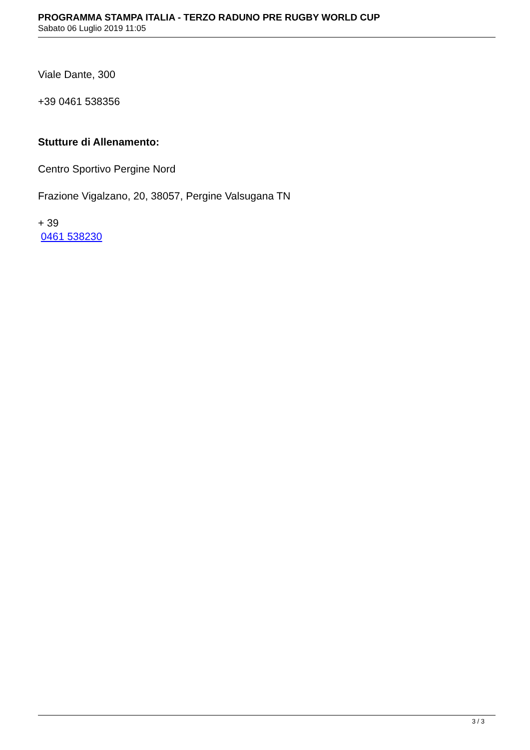PROGRAMMA STAMPA ITALIA - TERZO RADUNO PRE RUGBY WORLD CUP
Sabato 06 Luglio 2019 11:05
Viale Dante, 300
+39 0461 538356
Stutture di Allenamento:
Centro Sportivo Pergine Nord
Frazione Vigalzano, 20, 38057, Pergine Valsugana TN
+ 39
0461 538230
3 / 3